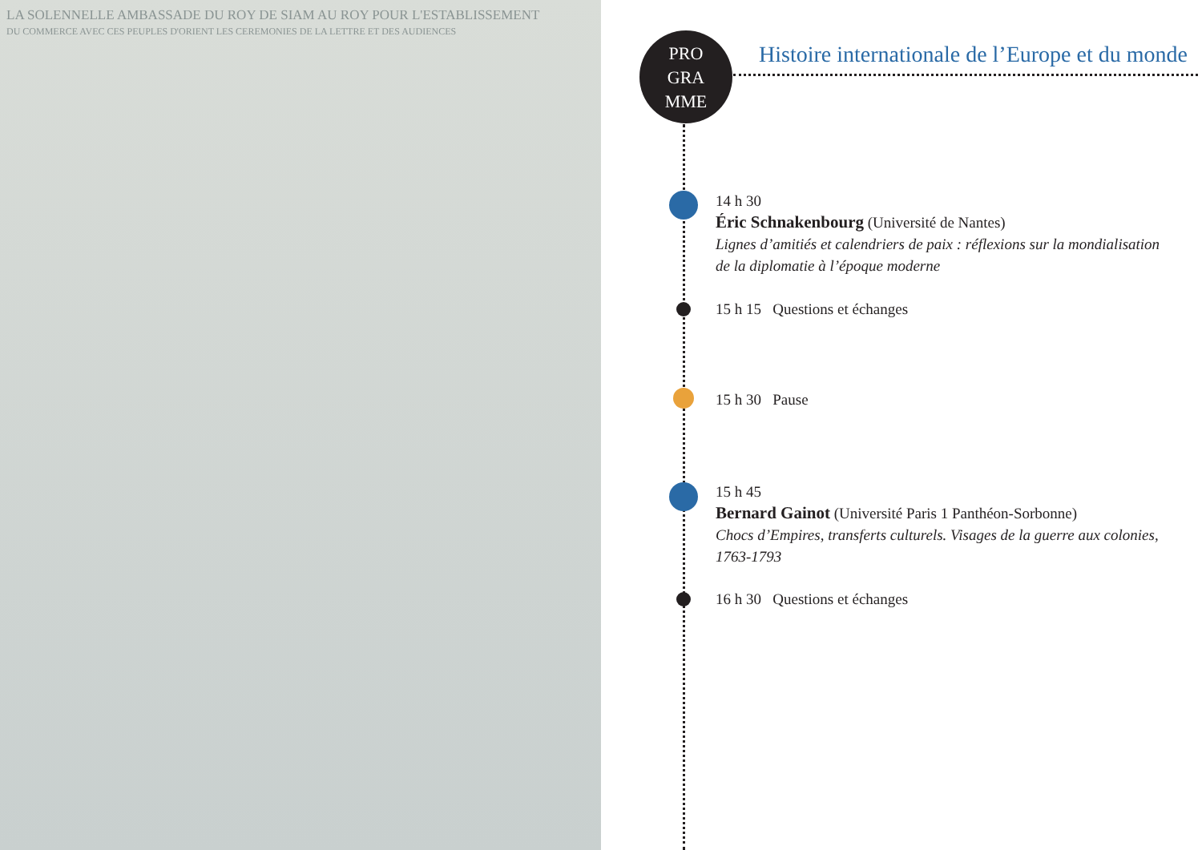LA SOLENNELLE AMBASSADE DU ROY DE SIAM AU ROY POUR L'ESTABLISSEMENT
DU COMMERCE AVEC CES PEUPLES D'ORIENT LES CEREMONIES DE LA LETTRE ET DES AUDIENCES
PRO
GRA
MME
Histoire internationale de l’Europe et du monde
14 h 30
Éric Schnakenbourg (Université de Nantes)
Lignes d’amitiés et calendriers de paix : réflexions sur la mondialisation de la diplomatie à l’époque moderne
15 h 15 Questions et échanges
15 h 30 Pause
15 h 45
Bernard Gainot (Université Paris 1 Panthéon-Sorbonne)
Chocs d’Empires, transferts culturels. Visages de la guerre aux colonies, 1763-1793
16 h 30 Questions et échanges